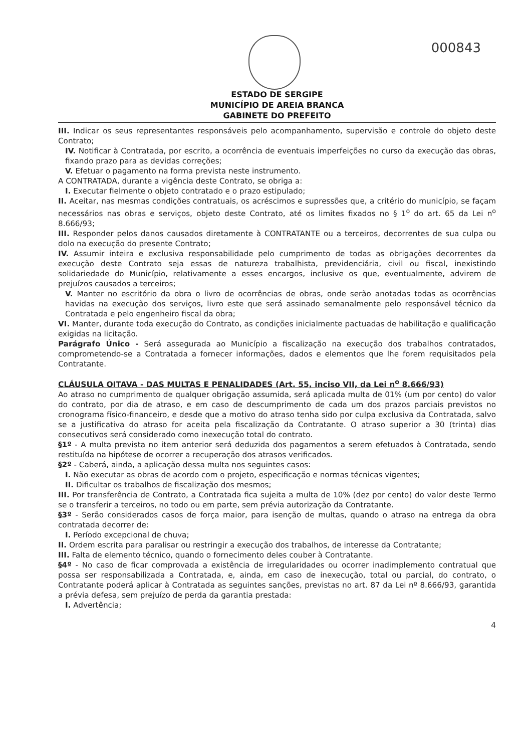000843
ESTADO DE SERGIPE
MUNICÍPIO DE AREIA BRANCA
GABINETE DO PREFEITO
III. Indicar os seus representantes responsáveis pelo acompanhamento, supervisão e controle do objeto deste Contrato;
IV. Notificar à Contratada, por escrito, a ocorrência de eventuais imperfeições no curso da execução das obras, fixando prazo para as devidas correções;
V. Efetuar o pagamento na forma prevista neste instrumento.
A CONTRATADA, durante a vigência deste Contrato, se obriga a:
I. Executar fielmente o objeto contratado e o prazo estipulado;
II. Aceitar, nas mesmas condições contratuais, os acréscimos e supressões que, a critério do município, se façam necessários nas obras e serviços, objeto deste Contrato, até os limites fixados no § 1<sup>o</sup> do art. 65 da Lei n<sup>o</sup> 8.666/93;
III. Responder pelos danos causados diretamente à CONTRATANTE ou a terceiros, decorrentes de sua culpa ou dolo na execução do presente Contrato;
IV. Assumir inteira e exclusiva responsabilidade pelo cumprimento de todas as obrigações decorrentes da execução deste Contrato seja essas de natureza trabalhista, previdenciária, civil ou fiscal, inexistindo solidariedade do Município, relativamente a esses encargos, inclusive os que, eventualmente, advirem de prejuízos causados a terceiros;
V. Manter no escritório da obra o livro de ocorrências de obras, onde serão anotadas todas as ocorrências havidas na execução dos serviços, livro este que será assinado semanalmente pelo responsável técnico da Contratada e pelo engenheiro fiscal da obra;
VI. Manter, durante toda execução do Contrato, as condições inicialmente pactuadas de habilitação e qualificação exigidas na licitação.
Parágrafo Único - Será assegurada ao Município a fiscalização na execução dos trabalhos contratados, comprometendo-se a Contratada a fornecer informações, dados e elementos que lhe forem requisitados pela Contratante.
CLÁUSULA OITAVA - DAS MULTAS E PENALIDADES (Art. 55, inciso VII, da Lei n<sup>o</sup> 8.666/93)
Ao atraso no cumprimento de qualquer obrigação assumida, será aplicada multa de 01% (um por cento) do valor do contrato, por dia de atraso, e em caso de descumprimento de cada um dos prazos parciais previstos no cronograma físico-financeiro, e desde que a motivo do atraso tenha sido por culpa exclusiva da Contratada, salvo se a justificativa do atraso for aceita pela fiscalização da Contratante. O atraso superior a 30 (trinta) dias consecutivos será considerado como inexecução total do contrato.
§1º - A multa prevista no item anterior será deduzida dos pagamentos a serem efetuados à Contratada, sendo restituída na hipótese de ocorrer a recuperação dos atrasos verificados.
§2º - Caberá, ainda, a aplicação dessa multa nos seguintes casos:
I. Não executar as obras de acordo com o projeto, especificação e normas técnicas vigentes;
II. Dificultar os trabalhos de fiscalização dos mesmos;
III. Por transferência de Contrato, a Contratada fica sujeita a multa de 10% (dez por cento) do valor deste Termo se o transferir a terceiros, no todo ou em parte, sem prévia autorização da Contratante.
§3º - Serão considerados casos de força maior, para isenção de multas, quando o atraso na entrega da obra contratada decorrer de:
I. Período excepcional de chuva;
II. Ordem escrita para paralisar ou restringir a execução dos trabalhos, de interesse da Contratante;
III. Falta de elemento técnico, quando o fornecimento deles couber à Contratante.
§4º - No caso de ficar comprovada a existência de irregularidades ou ocorrer inadimplemento contratual que possa ser responsabilizada a Contratada, e, ainda, em caso de inexecução, total ou parcial, do contrato, o Contratante poderá aplicar à Contratada as seguintes sanções, previstas no art. 87 da Lei nº 8.666/93, garantida a prévia defesa, sem prejuízo de perda da garantia prestada:
I. Advertência;
4